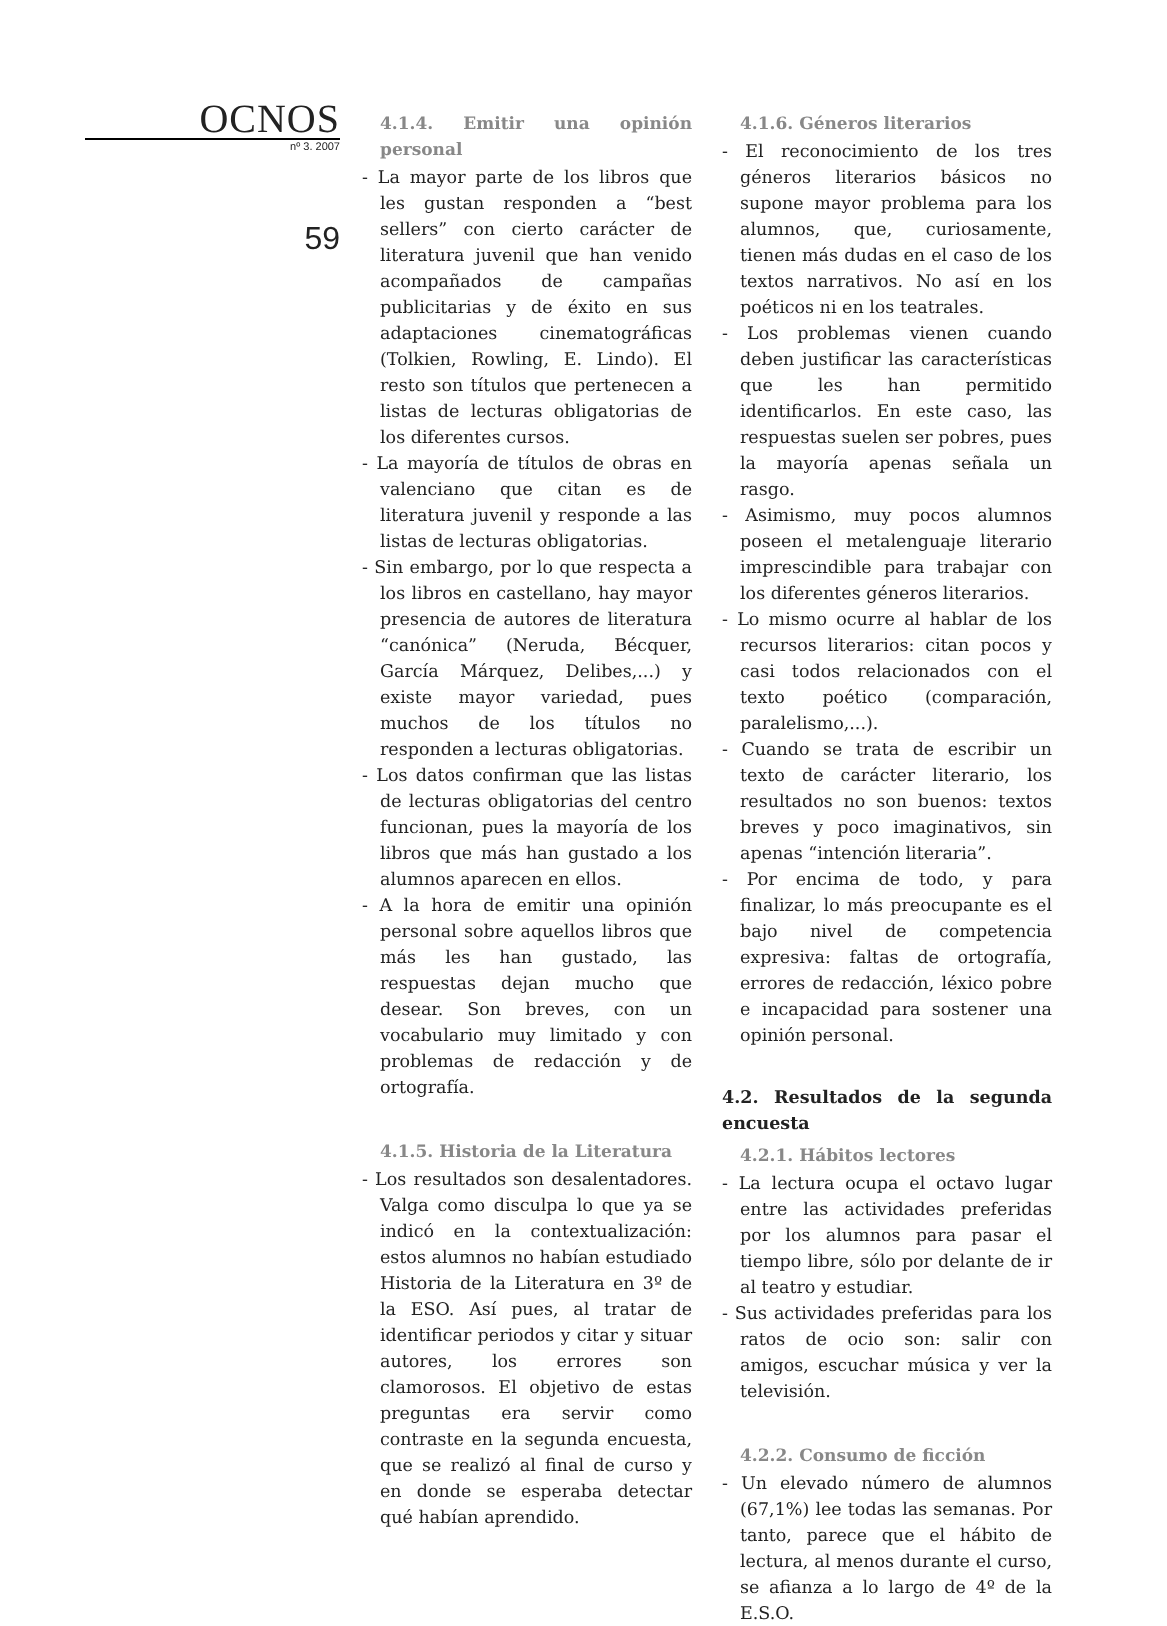OCNOS
nº 3. 2007
59
4.1.4. Emitir una opinión personal
- La mayor parte de los libros que les gustan responden a “best sellers” con cierto carácter de literatura juvenil que han venido acompañados de campañas publicitarias y de éxito en sus adaptaciones cinematográficas (Tolkien, Rowling, E. Lindo). El resto son títulos que pertenecen a listas de lecturas obligatorias de los diferentes cursos.
- La mayoría de títulos de obras en valenciano que citan es de literatura juvenil y responde a las listas de lecturas obligatorias.
- Sin embargo, por lo que respecta a los libros en castellano, hay mayor presencia de autores de literatura “canónica” (Neruda, Bécquer, García Márquez, Delibes,...) y existe mayor variedad, pues muchos de los títulos no responden a lecturas obligatorias.
- Los datos confirman que las listas de lecturas obligatorias del centro funcionan, pues la mayoría de los libros que más han gustado a los alumnos aparecen en ellos.
- A la hora de emitir una opinión personal sobre aquellos libros que más les han gustado, las respuestas dejan mucho que desear. Son breves, con un vocabulario muy limitado y con problemas de redacción y de ortografía.
4.1.5. Historia de la Literatura
- Los resultados son desalentadores. Valga como disculpa lo que ya se indicó en la contextualización: estos alumnos no habían estudiado Historia de la Literatura en 3º de la ESO. Así pues, al tratar de identificar periodos y citar y situar autores, los errores son clamorosos. El objetivo de estas preguntas era servir como contraste en la segunda encuesta, que se realizó al final de curso y en donde se esperaba detectar qué habían aprendido.
4.1.6. Géneros literarios
- El reconocimiento de los tres géneros literarios básicos no supone mayor problema para los alumnos, que, curiosamente, tienen más dudas en el caso de los textos narrativos. No así en los poéticos ni en los teatrales.
- Los problemas vienen cuando deben justificar las características que les han permitido identificarlos. En este caso, las respuestas suelen ser pobres, pues la mayoría apenas señala un rasgo.
- Asimismo, muy pocos alumnos poseen el metalenguaje literario imprescindible para trabajar con los diferentes géneros literarios.
- Lo mismo ocurre al hablar de los recursos literarios: citan pocos y casi todos relacionados con el texto poético (comparación, paralelismo,...).
- Cuando se trata de escribir un texto de carácter literario, los resultados no son buenos: textos breves y poco imaginativos, sin apenas “intención literaria”.
- Por encima de todo, y para finalizar, lo más preocupante es el bajo nivel de competencia expresiva: faltas de ortografía, errores de redacción, léxico pobre e incapacidad para sostener una opinión personal.
4.2. Resultados de la segunda encuesta
4.2.1. Hábitos lectores
- La lectura ocupa el octavo lugar entre las actividades preferidas por los alumnos para pasar el tiempo libre, sólo por delante de ir al teatro y estudiar.
- Sus actividades preferidas para los ratos de ocio son: salir con amigos, escuchar música y ver la televisión.
4.2.2. Consumo de ficción
- Un elevado número de alumnos (67,1%) lee todas las semanas. Por tanto, parece que el hábito de lectura, al menos durante el curso, se afianza a lo largo de 4º de la E.S.O.